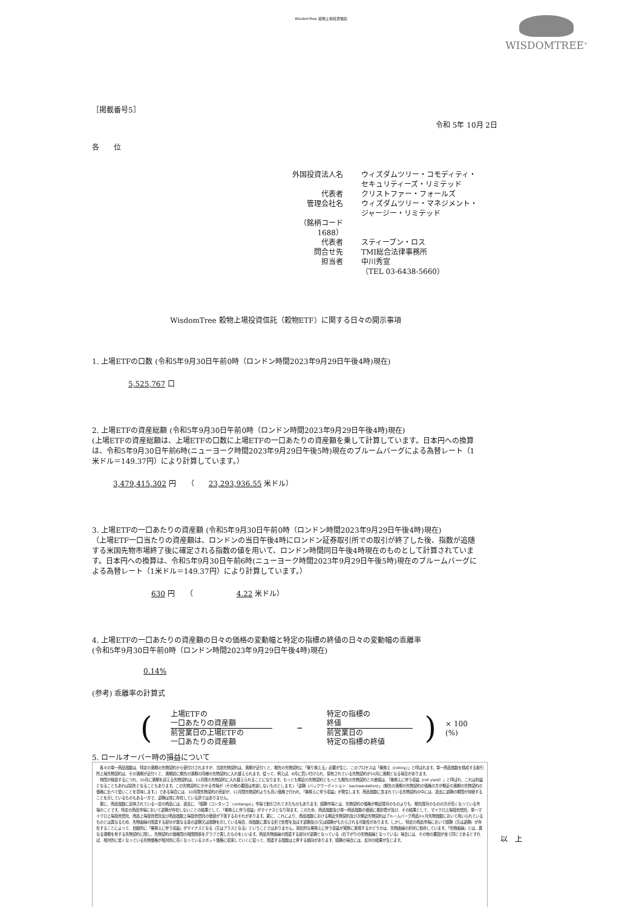WisdomTree 穀物上場投資信託
WISDOMTREE<sup>®</sup>
［掲載番号5］
令和 5年 10月 2日
各　　位
外国投資法人名 ウィズダムツリー・コモディティ・セキュリティーズ・リミテッド 代表者 クリストファー・フォールズ 管理会社名 ウィズダムツリー・マネジメント・ジャージー・リミテッド （銘柄コード　1688） 代表者 スティーブン・ロス 問合せ先 TMI総合法律事務所 担当者 中川秀宣 （TEL 03-6438-5660）
WisdomTree 穀物上場投資信託（穀物ETF）に関する日々の開示事項
1. 上場ETFの口数 (令和5年9月30日午前0時（ロンドン時間2023年9月29日午後4時)現在)
5,525,767 口
2. 上場ETFの資産総額 (令和5年9月30日午前0時（ロンドン時間2023年9月29日午後4時)現在)
(上場ETFの資産総額は、上場ETFの口数に上場ETFの一口あたりの資産額を乗して計算しています。日本円への換算は、令和5年9月30日午前6時(ニューヨーク時間2023年9月29日午後5時)現在のブルームバーグによる為替レート（1米ドル＝149.37円）により計算しています。）
3,479,415,302 円　　（　　23,293,936.55 米ドル）
3. 上場ETFの一口あたりの資産額 (令和5年9月30日午前0時（ロンドン時間2023年9月29日午後4時)現在)
（上場ETF一口当たりの資産額は、ロンドンの当日午後4時にロンドン証券取引所での取引が終了した後、指数が追随する米国先物市場終了後に確定される指数の値を用いて、ロンドン時間同日午後4時現在のものとして計算されています。日本円への換算は、令和5年9月30日午前6時(ニューヨーク時間2023年9月29日午後5時)現在のブルームバーグによる為替レート（1米ドル＝149.37円）により計算しています。）
630 円　　（　　　　　　4.22 米ドル）
4. 上場ETFの一口あたりの資産額の日々の価格の変動幅と特定の指標の終値の日々の変動幅の乖離率
(令和5年9月30日午前0時（ロンドン時間2023年9月29日午後4時)現在)
0.14%
(参考) 乖離率の計算式
(
上場ETFの
一口あたりの資産額
前営業日の上場ETFの
一口あたりの資産額
−
特定の指標の
終値
前営業日の
特定の指標の終値
) × 100 (%)
5. ロールオーバー時の損益について
　各々の単一商品指数は、特定の満期の先物契約から値付けされますが、当該先物契約は、満期が近付くと、期先の先物契約に「乗り換える」必要が生じ、このプロセスは「乗換え（rolling）」と呼ばれます。単一商品指数を構成する取引所上場先物契約は、その満期が近付くと、満期前に期先の満期の同様の先物契約に入れ替えられます。従って、例えば、8月に買い付けられ、保有されている先物契約が10月に満期となる場合があります。
　時間が経過するにつれ、10月に満期を迎える先物契約は、11月限の先物契約に入れ替えられることになります。もっとも期近の先物契約ともっとも期先の先物契約との差額は、「乗換えに伴う収益（roll yield）」と呼ばれ、これは利益となることもあれば損失となることもあります。この先物契約にかかる市場が（その他の要因は考慮しないものとします。）「逆鞘（バックワーディション：backwardation）」（期先の満期の先物契約の価格の方が期近の満期の先物契約の価格に比べて低いことを意味します。）である場合には、10月限先物契約の売却が、11月限先物契約よりも高い価格で行われ、「乗換えに伴う収益」が発生します。商品指数に含まれている先物契約の中には、過去に逆鞘の期間が持続することを示しているものもある一方で、逆鞘は常に存在している訳ではありません。
　更に、商品指数に反映されている一定の商品には、過去に、「順鞘（コンタンゴ：contango）」市場で取引されてきたものもあります。順鞘市場とは、先物契約の価格が期近限月のものよりも、期先限月のものの方が高くなっている市場のことです。特定の商品市場において逆鞘が存在しないことの結果として、「乗換えに伴う収益」がマイナスとなり得ます。このため、商品指数及び単一商品指数の価値に悪影響が及び、その結果として、マイクロ上場投資信託、単一マイクロ上場投資信託、商品上場投資信託及び商品指数上場投資信託の価値が下落するおそれがあります。更に、これにより、商品指数における期近先物契約及び次期近先物契約はブルームバーグ商品3ヶ月先物指数において用いられているものとは異なるため、先物曲線の関連する部分が異なる量の逆鞘又は順鞘を示している場合、両指数に異なる形で影響を及ぼす逆鞘及び/又は順鞘がもたらされる可能性があります。しかし、特定の商品市場において順鞘（又は逆鞘）が存在することによって、自動的に「乗換えに伴う収益」がマイナスとなる（又はプラスとなる）ということではありません。潜在的な乗換えに伴う収益が実際に実現するかどうかは、先物曲線の形状に依存しています。「先物曲線」とは、異なる満期を有する先物契約に関し、先物契約の価格間の相関関係をグラフで表したものをいいます。商品先物曲線の関連する部分が逆鞘となっている（右下がりの先物曲線となっている）場合には、その他の要因が全て同じであるとすれば、相対的に低くなっている先物価格が相対的に高くなっているスポット価格に収束していくに従って、関連する指数は上昇する傾向があります。順鞘の場合には、反対の結果が生じます。
以　上